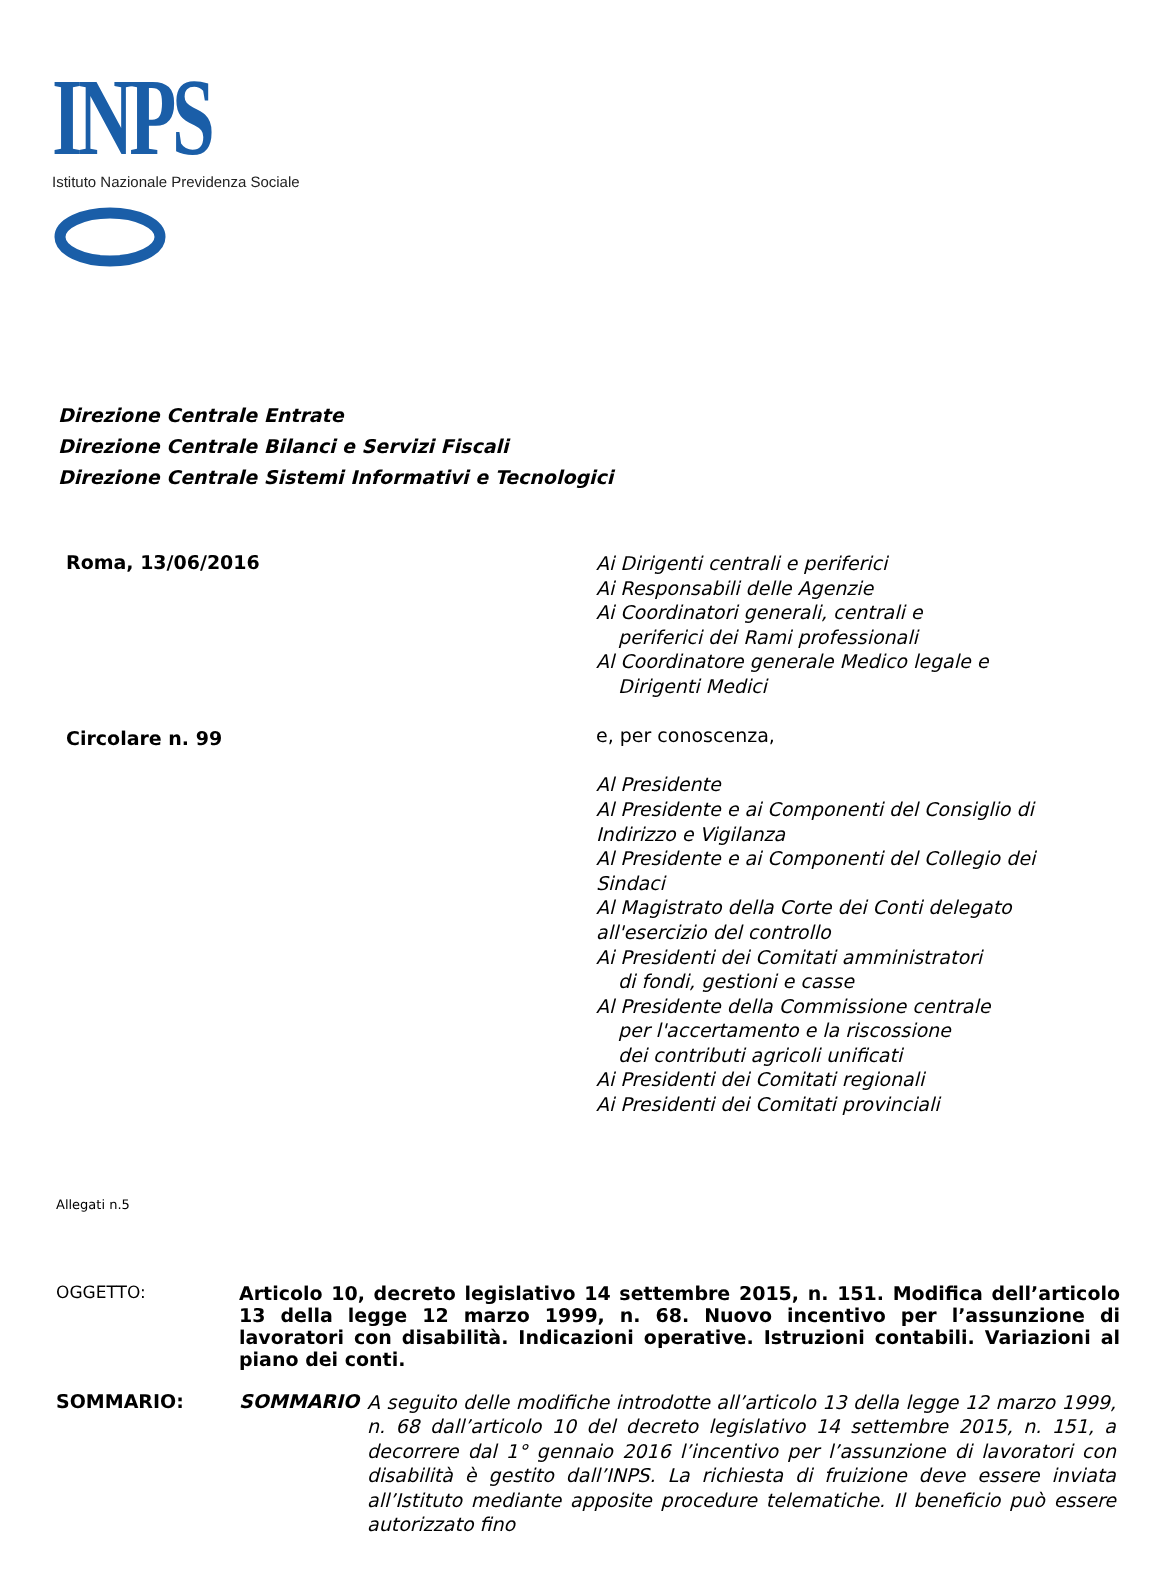INPS
Istituto Nazionale Previdenza Sociale
Direzione Centrale Entrate
Direzione Centrale Bilanci e Servizi Fiscali
Direzione Centrale Sistemi Informativi e Tecnologici
Roma, 13/06/2016
Circolare n. 99
Ai Dirigenti centrali e periferici
Ai Responsabili delle Agenzie
Ai Coordinatori generali, centrali e
periferici dei Rami professionali
Al Coordinatore generale Medico legale e
Dirigenti Medici
e, per conoscenza,
Al Presidente
Al Presidente e ai Componenti del Consiglio di
Indirizzo e Vigilanza
Al Presidente e ai Componenti del Collegio dei
Sindaci
Al Magistrato della Corte dei Conti delegato
all'esercizio del controllo
Ai Presidenti dei Comitati amministratori
di fondi, gestioni e casse
Al Presidente della Commissione centrale
per l'accertamento e la riscossione
dei contributi agricoli unificati
Ai Presidenti dei Comitati regionali
Ai Presidenti dei Comitati provinciali
Allegati n.5
OGGETTO:
Articolo 10, decreto legislativo 14 settembre 2015, n. 151. Modifica dell’articolo 13 della legge 12 marzo 1999, n. 68. Nuovo incentivo per l’assunzione di lavoratori con disabilità. Indicazioni operative. Istruzioni contabili. Variazioni al piano dei conti.
SOMMARIO: SOMMARIO
A seguito delle modifiche introdotte all’articolo 13 della legge 12 marzo 1999, n. 68 dall’articolo 10 del decreto legislativo 14 settembre 2015, n. 151, a decorrere dal 1° gennaio 2016 l’incentivo per l’assunzione di lavoratori con disabilità è gestito dall’INPS. La richiesta di fruizione deve essere inviata all’Istituto mediante apposite procedure telematiche. Il beneficio può essere autorizzato fino